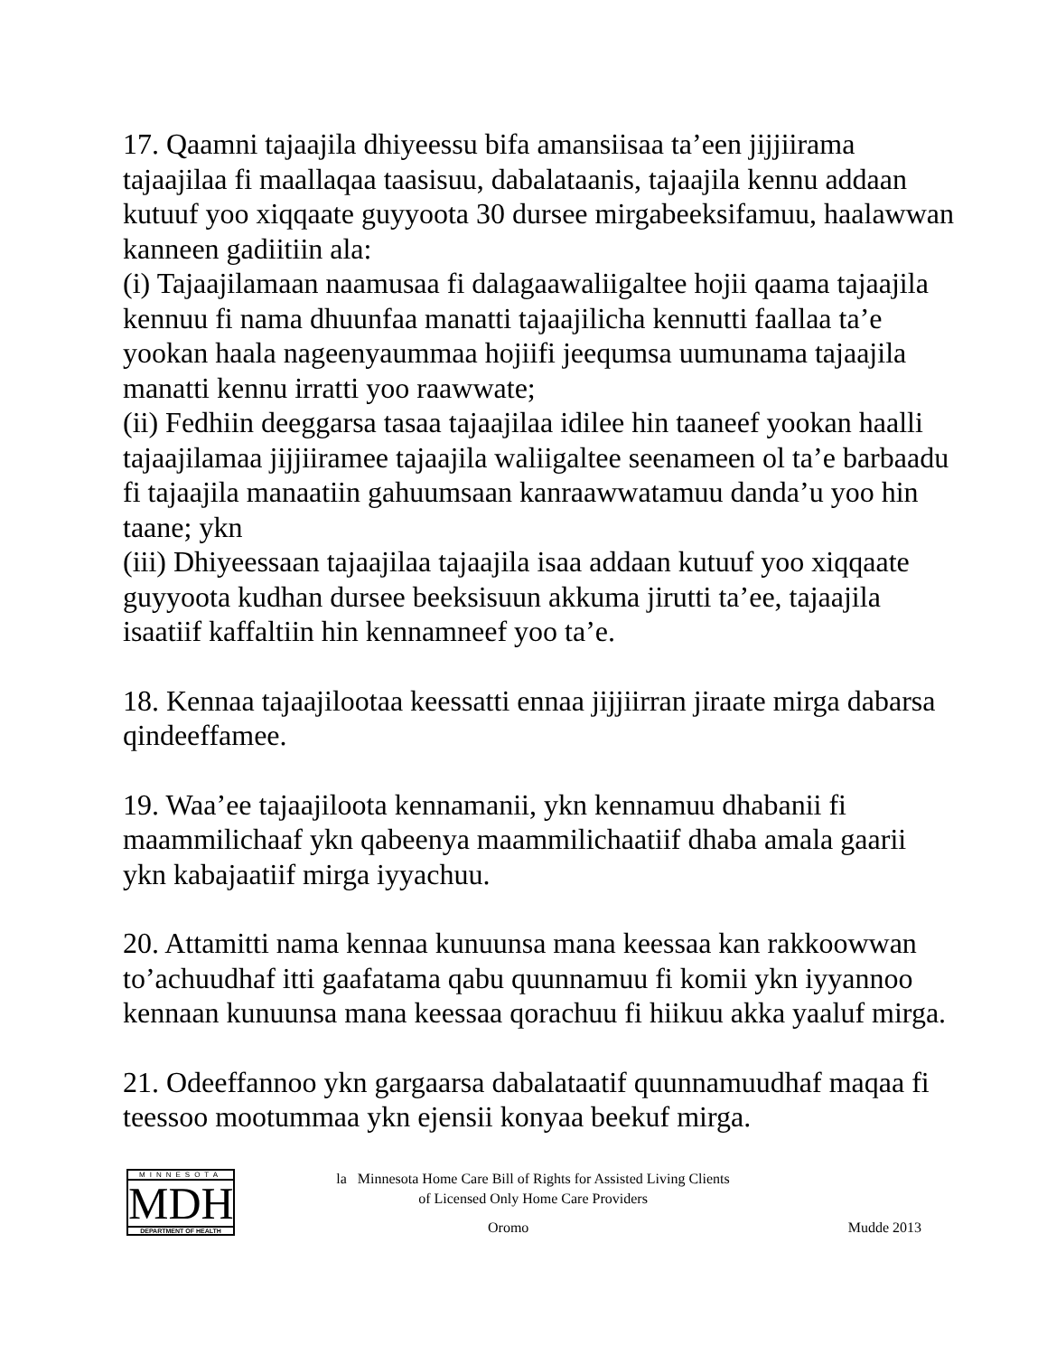17. Qaamni tajaajila dhiyeessu bifa amansiisaa ta’een jijjiirama tajaajilaa fi maallaqaa taasisuu, dabalataanis, tajaajila kennu addaan kutuuf yoo xiqqaate guyyoota 30 dursee mirgabeeksifamuu, haalawwan kanneen gadiitiin ala:
(i) Tajaajilamaan naamusaa fi dalagaawaliigaltee hojii qaama tajaajila kennuu fi nama dhuunfaa manatti tajaajilicha kennutti faallaa ta’e yookan haala nageenyaummaa hojiifi jeequmsa uumunama tajaajila manatti kennu irratti yoo raawwate;
(ii) Fedhiin deeggarsa tasaa tajaajilaa idilee hin taaneef yookan haalli tajaajilamaa jijjiiramee tajaajila waliigaltee seenameen ol ta’e barbaadu fi tajaajila manaatiin gahuumsaan kanraawwatamuu danda’u yoo hin taane; ykn
(iii) Dhiyeessaan tajaajilaa tajaajila isaa addaan kutuuf yoo xiqqaate guyyoota kudhan dursee beeksisuun akkuma jirutti ta’ee, tajaajila isaatiif kaffaltiin hin kennamneef yoo ta’e.
18. Kennaa tajaajilootaa keessatti ennaa jijjiirran jiraate mirga dabarsa qindeeffamee.
19. Waa’ee tajaajiloota kennamanii, ykn kennamuu dhabanii fi maammilichaaf ykn qabeenya maammilichaatiif dhaba amala gaarii ykn kabajaatiif mirga iyyachuu.
20. Attamitti nama kennaa kunuunsa mana keessaa kan rakkoowwan to’achuudhaf itti gaafatama qabu quunnamuu fi komii ykn iyyannoo kennaan kunuunsa mana keessaa qorachuu fi hiikuu akka yaaluf mirga.
21. Odeeffannoo ykn gargaarsa dabalataatif quunnamuudhaf maqaa fi teessoo mootummaa ykn ejensii konyaa beekuf mirga.
MINNESOTA
MDH
DEPARTMENT OF HEALTH
la Minnesota Home Care Bill of Rights for Assisted Living Clients
of Licensed Only Home Care Providers
Oromo Mudde 2013